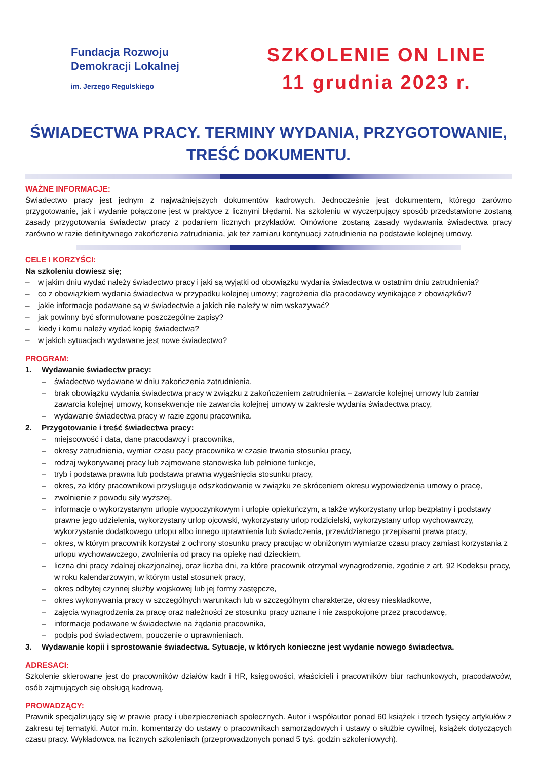Fundacja Rozwoju
Demokracji Lokalnej
im. Jerzego Regulskiego
SZKOLENIE ON LINE
11 grudnia 2023 r.
ŚWIADECTWA PRACY. TERMINY WYDANIA, PRZYGOTOWANIE, TREŚĆ DOKUMENTU.
WAŻNE INFORMACJE:
Świadectwo pracy jest jednym z najważniejszych dokumentów kadrowych. Jednocześnie jest dokumentem, którego zarówno przygotowanie, jak i wydanie połączone jest w praktyce z licznymi błędami. Na szkoleniu w wyczerpujący sposób przedstawione zostaną zasady przygotowania świadectw pracy z podaniem licznych przykładów. Omówione zostaną zasady wydawania świadectwa pracy zarówno w razie definitywnego zakończenia zatrudniania, jak też zamiaru kontynuacji zatrudnienia na podstawie kolejnej umowy.
CELE I KORZYŚCI:
Na szkoleniu dowiesz się;
– w jakim dniu wydać należy świadectwo pracy i jaki są wyjątki od obowiązku wydania świadectwa w ostatnim dniu zatrudnienia?
– co z obowiązkiem wydania świadectwa w przypadku kolejnej umowy; zagrożenia dla pracodawcy wynikające z obowiązków?
– jakie informacje podawane są w świadectwie a jakich nie należy w nim wskazywać?
– jak powinny być sformułowane poszczególne zapisy?
– kiedy i komu należy wydać kopię świadectwa?
– w jakich sytuacjach wydawane jest nowe świadectwo?
PROGRAM:
1. Wydawanie świadectw pracy:
– świadectwo wydawane w dniu zakończenia zatrudnienia,
– brak obowiązku wydania świadectwa pracy w związku z zakończeniem zatrudnienia – zawarcie kolejnej umowy lub zamiar zawarcia kolejnej umowy, konsekwencje nie zawarcia kolejnej umowy w zakresie wydania świadectwa pracy,
– wydawanie świadectwa pracy w razie zgonu pracownika.
2. Przygotowanie i treść świadectwa pracy:
– miejscowość i data, dane pracodawcy i pracownika,
– okresy zatrudnienia, wymiar czasu pacy pracownika w czasie trwania stosunku pracy,
– rodzaj wykonywanej pracy lub zajmowane stanowiska lub pełnione funkcje,
– tryb i podstawa prawna lub podstawa prawna wygaśnięcia stosunku pracy,
– okres, za który pracownikowi przysługuje odszkodowanie w związku ze skróceniem okresu wypowiedzenia umowy o pracę,
– zwolnienie z powodu siły wyższej,
– informacje o wykorzystanym urlopie wypoczynkowym i urlopie opiekuńczym, a także wykorzystany urlop bezpłatny i podstawy prawne jego udzielenia, wykorzystany urlop ojcowski, wykorzystany urlop rodzicielski, wykorzystany urlop wychowawczy, wykorzystanie dodatkowego urlopu albo innego uprawnienia lub świadczenia, przewidzianego przepisami prawa pracy,
– okres, w którym pracownik korzystał z ochrony stosunku pracy pracując w obniżonym wymiarze czasu pracy zamiast korzystania z urlopu wychowawczego, zwolnienia od pracy na opiekę nad dzieckiem,
– liczna dni pracy zdalnej okazjonalnej, oraz liczba dni, za które pracownik otrzymał wynagrodzenie, zgodnie z art. 92 Kodeksu pracy, w roku kalendarzowym, w którym ustał stosunek pracy,
– okres odbytej czynnej służby wojskowej lub jej formy zastępcze,
– okres wykonywania pracy w szczególnych warunkach lub w szczególnym charakterze, okresy nieskładkowe,
– zajęcia wynagrodzenia za pracę oraz należności ze stosunku pracy uznane i nie zaspokojone przez pracodawcę,
– informacje podawane w świadectwie na żądanie pracownika,
– podpis pod świadectwem, pouczenie o uprawnieniach.
3. Wydawanie kopii i sprostowanie świadectwa. Sytuacje, w których konieczne jest wydanie nowego świadectwa.
ADRESACI:
Szkolenie skierowane jest do pracowników działów kadr i HR, księgowości, właścicieli i pracowników biur rachunkowych, pracodawców, osób zajmujących się obsługą kadrową.
PROWADZĄCY:
Prawnik specjalizujący się w prawie pracy i ubezpieczeniach społecznych. Autor i współautor ponad 60 książek i trzech tysięcy artykułów z zakresu tej tematyki. Autor m.in. komentarzy do ustawy o pracownikach samorządowych i ustawy o służbie cywilnej, książek dotyczących czasu pracy. Wykładowca na licznych szkoleniach (przeprowadzonych ponad 5 tyś. godzin szkoleniowych).